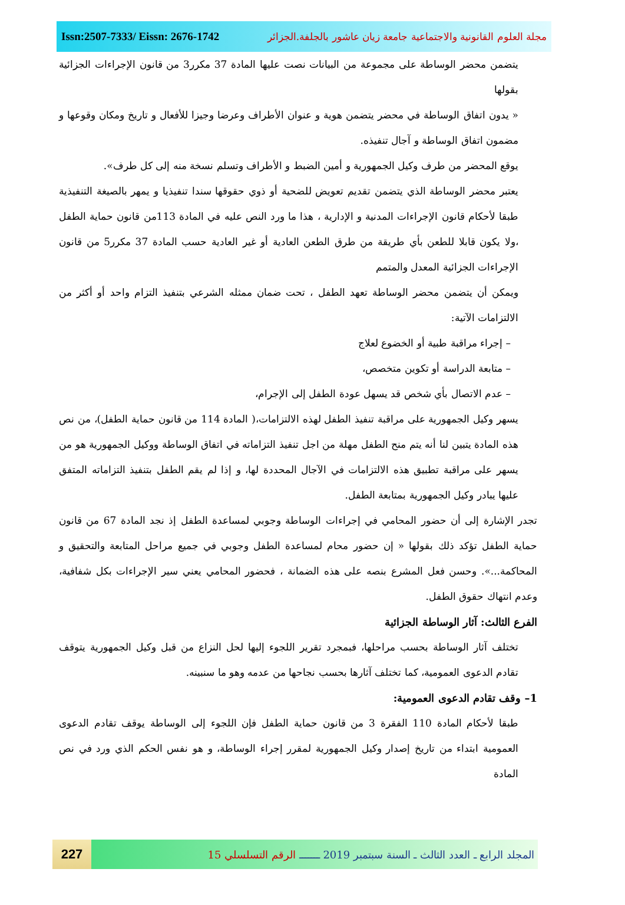Issn:2507-7333/ Eissn: 2676-1742 مجلة العلوم القانونية والاجتماعية جامعة زيان عاشور بالجلفة.الجزائر
يتضمن محضر الوساطة على مجموعة من البيانات نصت عليها المادة 37 مكرر3 من قانون الإجراءات الجزائية بقولها
« يدون اتفاق الوساطة في محضر يتضمن هوية و عنوان الأطراف وعرضا وجيزا للأفعال و تاريخ ومكان وقوعها و مضمون اتفاق الوساطة و آجال تنفيذه.
يوقع المحضر من طرف وكيل الجمهورية و أمين الضبط و الأطراف وتسلم نسخة منه إلى كل طرف».
يعتبر محضر الوساطة الذي يتضمن تقديم تعويض للضحية أو ذوي حقوقها سندا تنفيذيا و يمهر بالصيغة التنفيذية طبقا لأحكام قانون الإجراءات المدنية و الإدارية ، هذا ما ورد النص عليه في المادة 113من قانون حماية الطفل ،ولا يكون قابلا للطعن بأي طريقة من طرق الطعن العادية أو غير العادية حسب المادة 37 مكرر5 من قانون الإجراءات الجزائية المعدل والمتمم
ويمكن أن يتضمن محضر الوساطة تعهد الطفل ، تحت ضمان ممثله الشرعي بتنفيذ التزام واحد أو أكثر من الالتزامات الآتية:
– إجراء مراقبة طبية أو الخضوع لعلاج
– متابعة الدراسة أو تكوين متخصص،
– عدم الاتصال بأي شخص قد يسهل عودة الطفل إلى الإجرام،
يسهر وكيل الجمهورية على مراقبة تنفيذ الطفل لهذه الالتزامات،( المادة 114 من قانون حماية الطفل)، من نص هذه المادة يتبين لنا أنه يتم منح الطفل مهلة من اجل تنفيذ التزاماته في اتفاق الوساطة ووكيل الجمهورية هو من يسهر على مراقبة تطبيق هذه الالتزامات في الآجال المحددة لها، و إذا لم يقم الطفل بتنفيذ التزاماته المتفق عليها يبادر وكيل الجمهورية بمتابعة الطفل.
تجدر الإشارة إلى أن حضور المحامي في إجراءات الوساطة وجوبي لمساعدة الطفل إذ نجد المادة 67 من قانون حماية الطفل تؤكد ذلك بقولها « إن حضور محام لمساعدة الطفل وجوبي في جميع مراحل المتابعة والتحقيق و المحاكمة...». وحسن فعل المشرع بنصه على هذه الضمانة ، فحضور المحامي يعني سير الإجراءات بكل شفافية، وعدم انتهاك حقوق الطفل.
الفرع الثالث: آثار الوساطة الجزائية
تختلف آثار الوساطة بحسب مراحلها، فبمجرد تقرير اللجوء إليها لحل النزاع من قبل وكيل الجمهورية يتوقف تقادم الدعوى العمومية، كما تختلف آثارها بحسب نجاحها من عدمه وهو ما سنبينه.
1– وقف تقادم الدعوى العمومية:
طبقا لأحكام المادة 110 الفقرة 3 من قانون حماية الطفل فإن اللجوء إلى الوساطة يوقف تقادم الدعوى العمومية ابتداء من تاريخ إصدار وكيل الجمهورية لمقرر إجراء الوساطة، و هو نفس الحكم الذي ورد في نص المادة
227
المجلد الرابع ـ العدد الثالث ـ السنة سبتمبر 2019 ـــــــ الرقم التسلسلي 15